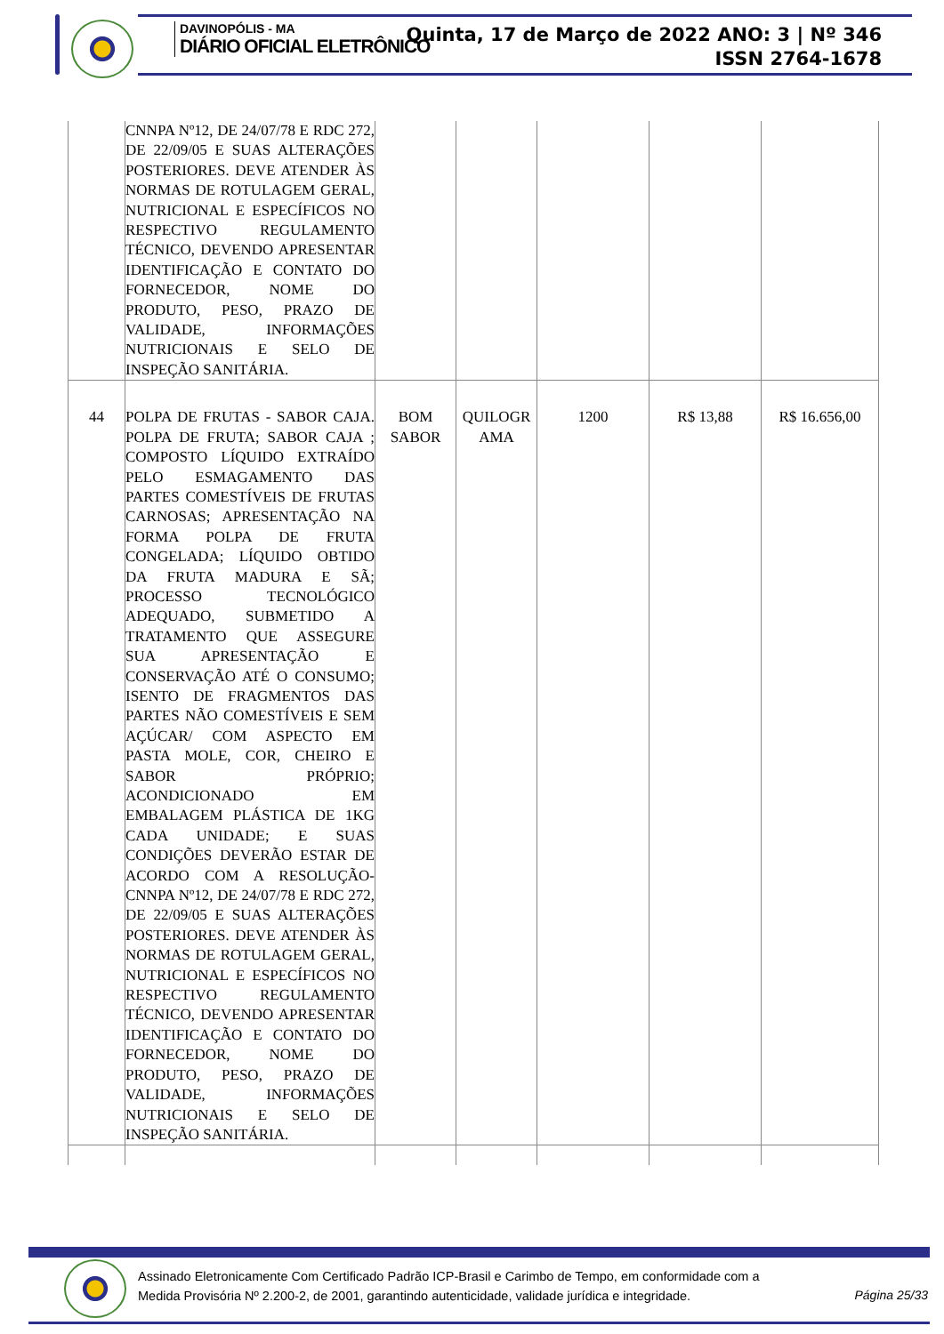DAVINOPÓLIS - MA
DIÁRIO OFICIAL ELETRÔNICO
Quinta, 17 de Março de 2022 ANO: 3 | Nº 346
ISSN 2764-1678
| | CNNPA Nº12, DE 24/07/78 E RDC 272, DE 22/09/05 E SUAS ALTERAÇÕES POSTERIORES. DEVE ATENDER ÀS NORMAS DE ROTULAGEM GERAL, NUTRICIONAL E ESPECÍFICOS NO RESPECTIVO REGULAMENTO TÉCNICO, DEVENDO APRESENTAR IDENTIFICAÇÃO E CONTATO DO FORNECEDOR, NOME DO PRODUTO, PESO, PRAZO DE VALIDADE, INFORMAÇÕES NUTRICIONAIS E SELO DE INSPEÇÃO SANITÁRIA. | | | | | |
| 44 | POLPA DE FRUTAS - SABOR CAJA. POLPA DE FRUTA; SABOR CAJA ; COMPOSTO LÍQUIDO EXTRAÍDO PELO ESMAGAMENTO DAS PARTES COMESTÍVEIS DE FRUTAS CARNOSAS; APRESENTAÇÃO NA FORMA POLPA DE FRUTA CONGELADA; LÍQUIDO OBTIDO DA FRUTA MADURA E SÃ; PROCESSO TECNOLÓGICO ADEQUADO, SUBMETIDO A TRATAMENTO QUE ASSEGURE SUA APRESENTAÇÃO E CONSERVAÇÃO ATÉ O CONSUMO; ISENTO DE FRAGMENTOS DAS PARTES NÃO COMESTÍVEIS E SEM AÇÚCAR/ COM ASPECTO EM PASTA MOLE, COR, CHEIRO E SABOR PRÓPRIO; ACONDICIONADO EM EMBALAGEM PLÁSTICA DE 1KG CADA UNIDADE; E SUAS CONDIÇÕES DEVERÃO ESTAR DE ACORDO COM A RESOLUÇÃO-CNNPA Nº12, DE 24/07/78 E RDC 272, DE 22/09/05 E SUAS ALTERAÇÕES POSTERIORES. DEVE ATENDER ÀS NORMAS DE ROTULAGEM GERAL, NUTRICIONAL E ESPECÍFICOS NO RESPECTIVO REGULAMENTO TÉCNICO, DEVENDO APRESENTAR IDENTIFICAÇÃO E CONTATO DO FORNECEDOR, NOME DO PRODUTO, PESO, PRAZO DE VALIDADE, INFORMAÇÕES NUTRICIONAIS E SELO DE INSPEÇÃO SANITÁRIA. | BOM SABOR | QUILOGR AMA | 1200 | R$ 13,88 | R$ 16.656,00 |
Assinado Eletronicamente Com Certificado Padrão ICP-Brasil e Carimbo de Tempo, em conformidade com a
Medida Provisória Nº 2.200-2, de 2001, garantindo autenticidade, validade jurídica e integridade.
Página 25/33